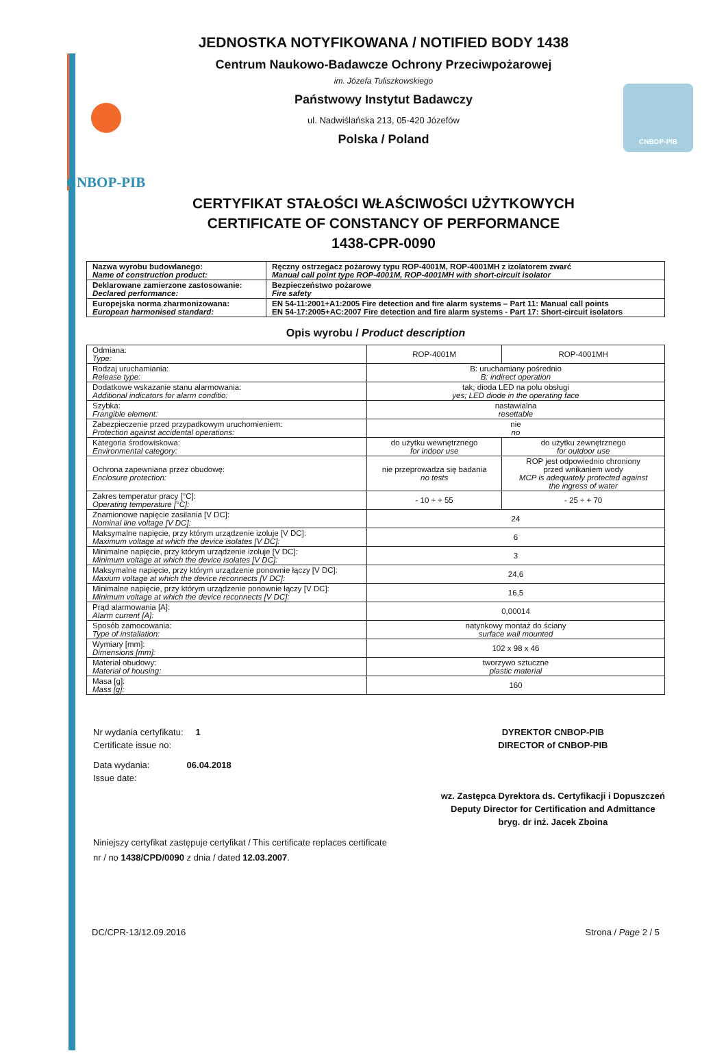CNBOP-PIB CNBOP-PIB
JEDNOSTKA NOTYFIKOWANA / NOTIFIED BODY 1438
Centrum Naukowo-Badawcze Ochrony Przeciwpożarowej
im. Józefa Tuliszkowskiego
Państwowy Instytut Badawczy
ul. Nadwiślańska 213, 05-420 Józefów
Polska / Poland
CERTYFIKAT STAŁOŚCI WŁAŚCIWOŚCI UŻYTKOWYCH
CERTIFICATE OF CONSTANCY OF PERFORMANCE
1438-CPR-0090
| Nazwa wyrobu budowlanego: Name of construction product: | Ręczny ostrzegacz pożarowy typu ROP-4001M, ROP-4001MH z izolatorem zwarć Manual call point type ROP-4001M, ROP-4001MH with short-circuit isolator |
| Deklarowane zamierzone zastosowanie: Declared performance: | Bezpieczeństwo pożarowe Fire safety |
| Europejska norma zharmonizowana: European harmonised standard: | EN 54-11:2001+A1:2005 Fire detection and fire alarm systems – Part 11: Manual call points EN 54-17:2005+AC:2007 Fire detection and fire alarm systems - Part 17: Short-circuit isolators |
Opis wyrobu / Product description
| Odmiana: Type: | ROP-4001M | ROP-4001MH |
| Rodzaj uruchamiania: Release type: | B: uruchamiany pośrednio B: indirect operation | |
| Dodatkowe wskazanie stanu alarmowania: Additional indicators for alarm conditio: | tak; dioda LED na polu obsługi yes; LED diode in the operating face | |
| Szybka: Frangible element: | nastawialna resettable | |
| Zabezpieczenie przed przypadkowym uruchomieniem: Protection against accidental operations: | nie no | |
| Kategoria środowiskowa: Environmental category: | do użytku wewnętrznego for indoor use | do użytku zewnętrznego for outdoor use |
| Ochrona zapewniana przez obudowę: Enclosure protection: | nie przeprowadza się badania no tests | ROP jest odpowiednio chroniony przed wnikaniem wody MCP is adequately protected against the ingress of water |
| Zakres temperatur pracy [°C]: Operating temperature [°C]: | - 10 ÷ + 55 | - 25 ÷ + 70 |
| Znamionowe napięcie zasilania [V DC]: Nominal line voltage [V DC]: | 24 | |
| Maksymalne napięcie, przy którym urządzenie izoluje [V DC]: Maximum voltage at which the device isolates [V DC]: | 6 | |
| Minimalne napięcie, przy którym urządzenie izoluje [V DC]: Minimum voltage at which the device isolates [V DC]: | 3 | |
| Maksymalne napięcie, przy którym urządzenie ponownie łączy [V DC]: Maxium voltage at which the device reconnects [V DC]: | 24,6 | |
| Minimalne napięcie, przy którym urządzenie ponownie łączy [V DC]: Minimum voltage at which the device reconnects [V DC]: | 16,5 | |
| Prąd alarmowania [A]: Alarm current [A]: | 0,00014 | |
| Sposób zamocowania: Type of installation: | natynkowy montaż do ściany surface wall mounted | |
| Wymiary [mm]: Dimensions [mm]: | 102 x 98 x 46 | |
| Materiał obudowy: Material of housing: | tworzywo sztuczne plastic material | |
| Masa [g]: Mass [g]: | 160 | |
Nr wydania certyfikatu: 1
Certificate issue no:
Data wydania: 06.04.2018
Issue date:
DYREKTOR CNBOP-PIB
DIRECTOR of CNBOP-PIB
wz. Zastępca Dyrektora ds. Certyfikacji i Dopuszczeń
Deputy Director for Certification and Admittance
bryg. dr inż. Jacek Zboina
Niniejszy certyfikat zastępuje certyfikat / This certificate replaces certificate
nr / no 1438/CPD/0090 z dnia / dated 12.03.2007.
DC/CPR-13/12.09.2016 Strona / Page 2 / 5